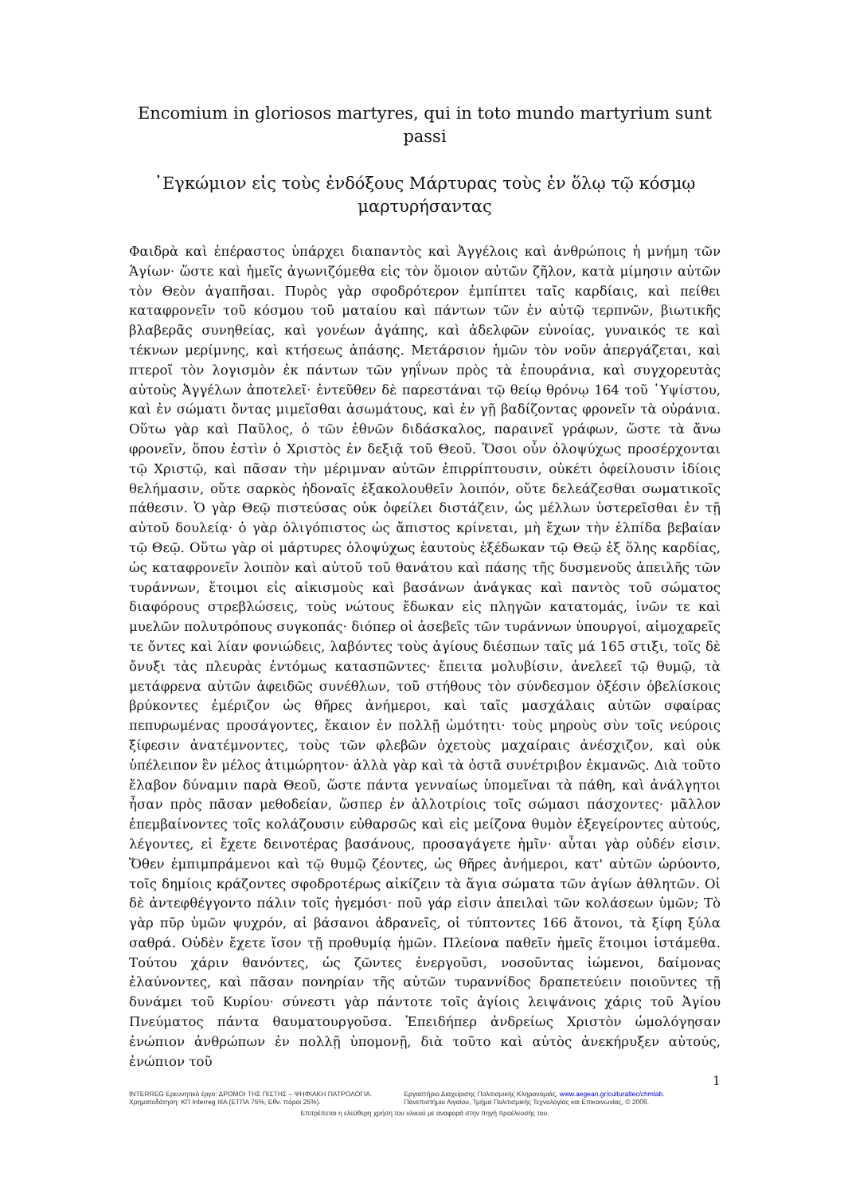Encomium in gloriosos martyres, qui in toto mundo martyrium sunt passi
᾿Εγκώμιον εἰς τοὺς ἐνδόξους Μάρτυρας τοὺς ἐν ὅλῳ τῷ κόσμῳ μαρτυρήσαντας
Φαιδρὰ καὶ ἐπέραστος ὑπάρχει διαπαντὸς καὶ Ἀγγέλοις καὶ ἀνθρώποις ἡ μνήμη τῶν Ἁγίων· ὥστε καὶ ἡμεῖς ἀγωνιζόμεθα εἰς τὸν ὅμοιον αὐτῶν ζῆλον, κατὰ μίμησιν αὐτῶν τὸν Θεὸν ἀγαπῆσαι. Πυρὸς γὰρ σφοδρότερον ἐμπίπτει ταῖς καρδίαις, καὶ πείθει καταφρονεῖν τοῦ κόσμου τοῦ ματαίου καὶ πάντων τῶν ἐν αὐτῷ τερπνῶν, βιωτικῆς βλαβερᾶς συνηθείας, καὶ γονέων ἀγάπης, καὶ ἀδελφῶν εὐνοίας, γυναικός τε καὶ τέκνων μερίμνης, καὶ κτήσεως ἁπάσης. Μετάρσιον ἡμῶν τὸν νοῦν ἀπεργάζεται, καὶ πτεροῖ τὸν λογισμὸν ἐκ πάντων τῶν γηΐνων πρὸς τὰ ἐπουράνια, καὶ συγχορευτὰς αὐτοὺς Ἀγγέλων ἀποτελεῖ· ἐντεῦθεν δὲ παρεστάναι τῷ θείῳ θρόνῳ 164 τοῦ ῾Υψίστου, καὶ ἐν σώματι ὄντας μιμεῖσθαι ἀσωμάτους, καὶ ἐν γῇ βαδίζοντας φρονεῖν τὰ οὐράνια. Οὕτω γὰρ καὶ Παῦλος, ὁ τῶν ἐθνῶν διδάσκαλος, παραινεῖ γράφων, ὥστε τὰ ἄνω φρονεῖν, ὅπου ἐστὶν ὁ Χριστὸς ἐν δεξιᾷ τοῦ Θεοῦ. Ὅσοι οὖν ὁλοψύχως προσέρχονται τῷ Χριστῷ, καὶ πᾶσαν τὴν μέριμναν αὐτῶν ἐπιρρίπτουσιν, οὐκέτι ὀφείλουσιν ἰδίοις θελήμασιν, οὔτε σαρκὸς ἡδοναῖς ἐξακολουθεῖν λοιπόν, οὔτε δελεάζεσθαι σωματικοῖς πάθεσιν. Ὁ γὰρ Θεῷ πιστεύσας οὐκ ὀφείλει διστάζειν, ὡς μέλλων ὑστερεῖσθαι ἐν τῇ αὐτοῦ δουλείᾳ· ὁ γὰρ ὀλιγόπιστος ὡς ἄπιστος κρίνεται, μὴ ἔχων τὴν ἐλπίδα βεβαίαν τῷ Θεῷ. Οὕτω γὰρ οἱ μάρτυρες ὁλοψύχως ἑαυτοὺς ἐξέδωκαν τῷ Θεῷ ἐξ ὅλης καρδίας, ὡς καταφρονεῖν λοιπὸν καὶ αὐτοῦ τοῦ θανάτου καὶ πάσης τῆς δυσμενοῦς ἀπειλῆς τῶν τυράννων, ἕτοιμοι εἰς αἰκισμοὺς καὶ βασάνων ἀνάγκας καὶ παντὸς τοῦ σώματος διαφόρους στρεβλώσεις, τοὺς νώτους ἔδωκαν εἰς πληγῶν κατατομάς, ἰνῶν τε καὶ μυελῶν πολυτρόπους συγκοπάς· διόπερ οἱ ἀσεβεῖς τῶν τυράννων ὑπουργοί, αἱμοχαρεῖς τε ὄντες καὶ λίαν φονιώδεις, λαβόντες τοὺς ἁγίους διέσπων ταῖς μά 165 στιξι, τοῖς δὲ ὄνυξι τὰς πλευρὰς ἐντόμως κατασπῶντες· ἔπειτα μολυβίσιν, ἀνελεεῖ τῷ θυμῷ, τὰ μετάφρενα αὐτῶν ἀφειδῶς συνέθλων, τοῦ στήθους τὸν σύνδεσμον ὀξέσιν ὀβελίσκοις βρύκοντες ἐμέριζον ὡς θῆρες ἀνήμεροι, καὶ ταῖς μασχάλαις αὐτῶν σφαίρας πεπυρωμένας προσάγοντες, ἔκαιον ἐν πολλῇ ὠμότητι· τοὺς μηροὺς σὺν τοῖς νεύροις ξίφεσιν ἀνατέμνοντες, τοὺς τῶν φλεβῶν ὀχετοὺς μαχαίραις ἀνέσχιζον, καὶ οὐκ ὑπέλειπον ἓν μέλος ἀτιμώρητον· ἀλλὰ γὰρ καὶ τὰ ὀστᾶ συνέτριβον ἐκμανῶς. Διὰ τοῦτο ἔλαβον δύναμιν παρὰ Θεοῦ, ὥστε πάντα γενναίως ὑπομεῖναι τὰ πάθη, καὶ ἀνάλγητοι ἦσαν πρὸς πᾶσαν μεθοδείαν, ὥσπερ ἐν ἀλλοτρίοις τοῖς σώμασι πάσχοντες· μᾶλλον ἐπεμβαίνοντες τοῖς κολάζουσιν εὐθαρσῶς καὶ εἰς μείζονα θυμὸν ἐξεγείροντες αὐτούς, λέγοντες, εἰ ἔχετε δεινοτέρας βασάνους, προσαγάγετε ἡμῖν· αὗται γὰρ οὐδέν εἰσιν. Ὅθεν ἐμπιμπράμενοι καὶ τῷ θυμῷ ζέοντες, ὡς θῆρες ἀνήμεροι, κατ' αὐτῶν ὡρύοντο, τοῖς δημίοις κράζοντες σφοδροτέρως αἰκίζειν τὰ ἅγια σώματα τῶν ἁγίων ἀθλητῶν. Οἱ δὲ ἀντεφθέγγοντο πάλιν τοῖς ἡγεμόσι· ποῦ γάρ εἰσιν ἀπειλαὶ τῶν κολάσεων ὑμῶν; Τὸ γὰρ πῦρ ὑμῶν ψυχρόν, αἱ βάσανοι ἀδρανεῖς, οἱ τύπτοντες 166 ἄτονοι, τὰ ξίφη ξύλα σαθρά. Οὐδὲν ἔχετε ἴσον τῇ προθυμίᾳ ἡμῶν. Πλείονα παθεῖν ἡμεῖς ἕτοιμοι ἱστάμεθα. Τούτου χάριν θανόντες, ὡς ζῶντες ἐνεργοῦσι, νοσοῦντας ἰώμενοι, δαίμονας ἐλαύνοντες, καὶ πᾶσαν πονηρίαν τῆς αὐτῶν τυραννίδος δραπετεύειν ποιοῦντες τῇ δυνάμει τοῦ Κυρίου· σύνεστι γὰρ πάντοτε τοῖς ἁγίοις λειψάνοις χάρις τοῦ Ἁγίου Πνεύματος πάντα θαυματουργοῦσα. Ἐπειδήπερ ἀνδρείως Χριστὸν ὡμολόγησαν ἐνώπιον ἀνθρώπων ἐν πολλῇ ὑπομονῇ, διὰ τοῦτο καὶ αὐτὸς ἀνεκήρυξεν αὐτούς, ἐνώπιον τοῦ
1
INTERREG Ερευνητικό έργο: ΔΡΟΜΟΙ ΤΗΣ ΠΙΣΤΗΣ – ΨΗΦΙΑΚΗ ΠΑΤΡΟΛΟΓΙΑ.
Χρηματοδότηση: ΚΠ Interreg IIIA (ΕΤΠΑ 75%, Εθν. πόροι 25%).
Εργαστήριο Διαχείρισης Πολιτισμικής Κληρονομιάς, www.aegean.gr/culturaltec/chmlab.
Πανεπιστήμιο Αιγαίου, Τμήμα Πολιτισμικής Τεχνολογίας και Επικοινωνίας, © 2006.
Επιτρέπεται η ελεύθερη χρήση του υλικού με αναφορά στην πηγή προέλευσής του.